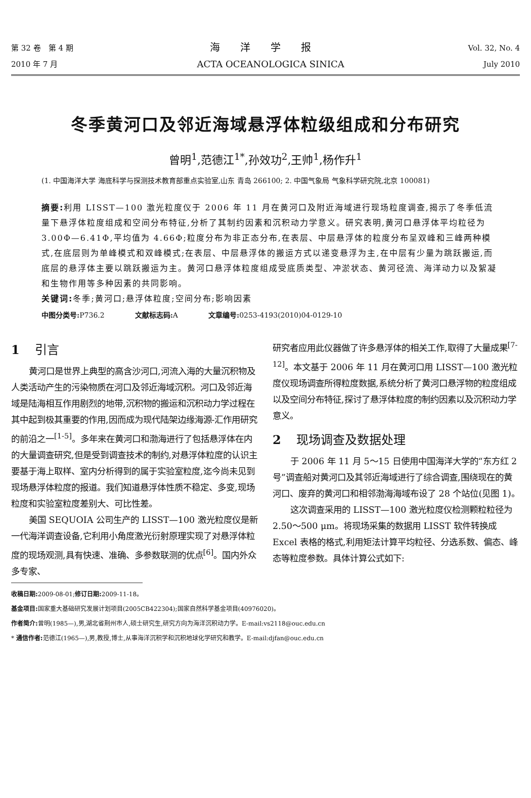第 32 卷　第 4 期
2010 年 7 月
海洋学报
ACTA OCEANOLOGICA SINICA
Vol. 32, No. 4
July 2010
冬季黄河口及邻近海域悬浮体粒级组成和分布研究
曾明<sup>1</sup>,范德江<sup>1*</sup>,孙效功<sup>2</sup>,王帅<sup>1</sup>,杨作升<sup>1</sup>
(1. 中国海洋大学 海底科学与探测技术教育部重点实验室,山东 青岛 266100; 2. 中国气象局 气象科学研究院,北京 100081)
摘要: 利用 LISST—100 激光粒度仪于 2006 年 11 月在黄河口及附近海域进行现场粒度调查,揭示了冬季低流量下悬浮体粒度组成和空间分布特征,分析了其制约因素和沉积动力学意义。研究表明,黄河口悬浮体平均粒径为 3.00Φ—6.41Φ,平均值为 4.66Φ;粒度分布为非正态分布,在表层、中层悬浮体的粒度分布呈双峰和三峰两种模式,在底层则为单峰模式和双峰模式;在表层、中层悬浮体的搬运方式以递变悬浮为主,在中层有少量为跳跃搬运,而底层的悬浮体主要以跳跃搬运为主。黄河口悬浮体粒度组成受底质类型、冲淤状态、黄河径流、海洋动力以及絮凝和生物作用等多种因素的共同影响。
关键词: 冬季;黄河口;悬浮体粒度;空间分布;影响因素
中图分类号: P736.2 文献标志码: A 文章编号: 0253-4193(2010)04-0129-10
1 引言
黄河口是世界上典型的高含沙河口,河流入海的大量沉积物及人类活动产生的污染物质在河口及邻近海域沉积。河口及邻近海域是陆海相互作用剧烈的地带,沉积物的搬运和沉积动力学过程在其中起到极其重要的作用,因而成为现代陆架边缘海源-汇作用研究的前沿之一<sup>[1-5]</sup>。多年来在黄河口和渤海进行了包括悬浮体在内的大量调查研究,但是受到调查技术的制约,对悬浮体粒度的认识主要基于海上取样、室内分析得到的属于实验室粒度,迄今尚未见到现场悬浮体粒度的报道。我们知道悬浮体性质不稳定、多变,现场粒度和实验室粒度差别大、可比性差。
美国 SEQUOIA 公司生产的 LISST—100 激光粒度仪是新一代海洋调查设备,它利用小角度激光衍射原理实现了对悬浮体粒度的现场观测,具有快速、准确、多参数联测的优点<sup>[6]</sup>。国内外众多专家、
研究者应用此仪器做了许多悬浮体的相关工作,取得了大量成果<sup>[7-12]</sup>。本文基于 2006 年 11 月在黄河口用 LISST—100 激光粒度仪现场调查所得粒度数据,系统分析了黄河口悬浮物的粒度组成以及空间分布特征,探讨了悬浮体粒度的制约因素以及沉积动力学意义。
2 现场调查及数据处理
于 2006 年 11 月 5～15 日使用中国海洋大学的“东方红 2 号”调查船对黄河口及其邻近海域进行了综合调查,围绕现在的黄河口、废弃的黄河口和相邻渤海海域布设了 28 个站位(见图 1)。
这次调查采用的 LISST—100 激光粒度仪检测颗粒粒径为 2.50～500 μm。将现场采集的数据用 LISST 软件转换成 Excel 表格的格式,利用矩法计算平均粒径、分选系数、偏态、峰态等粒度参数。具体计算公式如下:
收稿日期: 2009-08-01;修订日期: 2009-11-18。
基金项目: 国家重大基础研究发展计划项目(2005CB422304);国家自然科学基金项目(40976020)。
作者简介: 曾明(1985—),男,湖北省荆州市人,硕士研究生,研究方向为海洋沉积动力学。E-mail:vs2118@ouc.edu.cn
* 通信作者: 范德江(1965—),男,教授,博士,从事海洋沉积学和沉积地球化学研究和教学。E-mail:djfan@ouc.edu.cn